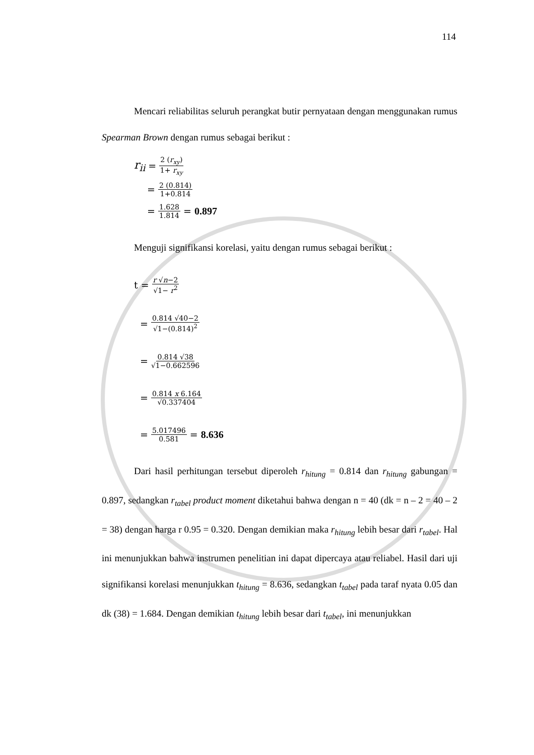114
Mencari reliabilitas seluruh perangkat butir pernyataan dengan menggunakan rumus Spearman Brown dengan rumus sebagai berikut :
r<sub>ii</sub> = 2 (r<sub>xy</sub>) 1+ r<sub>xy</sub>
= 2 (0.814) 1+0.814
= 1.628 1.814 = 0.897
Menguji signifikansi korelasi, yaitu dengan rumus sebagai berikut :
t = r √n−2 √1− r<sup>2</sup>
= 0.814 √40−2 √1−(0.814)<sup>2</sup>
= 0.814 √38 √1−0.662596
= 0.814 x 6.164 √0.337404
= 5.017496 0.581 = 8.636
Dari hasil perhitungan tersebut diperoleh r<sub>hitung</sub> = 0.814 dan r<sub>hitung</sub> gabungan = 0.897, sedangkan r<sub>tabel</sub> product moment diketahui bahwa dengan n = 40 (dk = n – 2 = 40 – 2 = 38) dengan harga r 0.95 = 0.320. Dengan demikian maka r<sub>hitung</sub> lebih besar dari r<sub>tabel</sub>. Hal ini menunjukkan bahwa instrumen penelitian ini dapat dipercaya atau reliabel. Hasil dari uji signifikansi korelasi menunjukkan t<sub>hitung</sub> = 8.636, sedangkan t<sub>tabel</sub> pada taraf nyata 0.05 dan dk (38) = 1.684. Dengan demikian t<sub>hitung</sub> lebih besar dari t<sub>tabel</sub>, ini menunjukkan